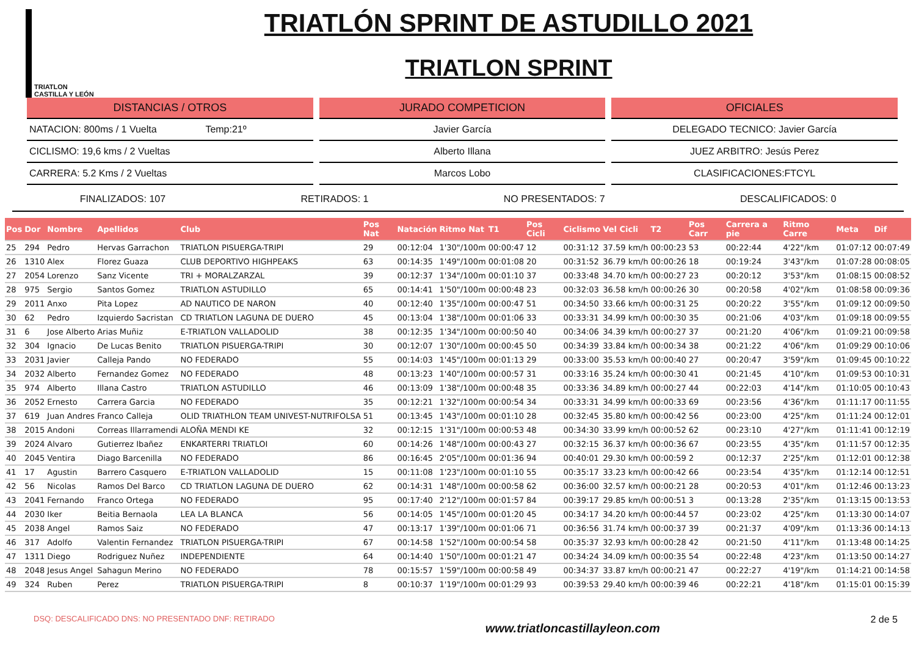TRIATLON
CASTILLA Y LEÓN
TRIATLÓN SPRINT DE ASTUDILLO 2021
TRIATLON SPRINT
DISTANCIAS / OTROS
NATACION: 800ms / 1 Vuelta Temp:21º
CICLISMO: 19,6 kms / 2 Vueltas
CARRERA: 5.2 Kms / 2 Vueltas
JURADO COMPETICION
Javier García
Alberto Illana
Marcos Lobo
OFICIALES
DELEGADO TECNICO: Javier García
JUEZ ARBITRO: Jesús Perez
CLASIFICACIONES:FTCYL
FINALIZADOS: 107 RETIRADOS: 1 NO PRESENTADOS: 7 DESCALIFICADOS: 0
| Pos | Dor | Nombre | Apellidos | Club | Pos Nat | Natación | Ritmo Nat | T1 | Pos Cicli | Ciclismo | Vel Cicli | T2 | Pos Carr | Carrera a pie | Ritmo Carre | Meta | Dif |
| --- | --- | --- | --- | --- | --- | --- | --- | --- | --- | --- | --- | --- | --- | --- | --- | --- | --- |
| 25 | 294 | Pedro | Hervas Garrachon | TRIATLON PISUERGA-TRIPI | 29 | 00:12:04 | 1'30"/100m | 00:00:47 | 12 | 00:31:12 | 37.59 km/h | 00:00:23 | 53 | 00:22:44 | 4'22"/km | 01:07:12 | 00:07:49 |
| 26 | 1310 | Alex | Florez Guaza | CLUB DEPORTIVO HIGHPEAKS | 63 | 00:14:35 | 1'49"/100m | 00:01:08 | 20 | 00:31:52 | 36.79 km/h | 00:00:26 | 18 | 00:19:24 | 3'43"/km | 01:07:28 | 00:08:05 |
| 27 | 2054 | Lorenzo | Sanz Vicente | TRI + MORALZARZAL | 39 | 00:12:37 | 1'34"/100m | 00:01:10 | 37 | 00:33:48 | 34.70 km/h | 00:00:27 | 23 | 00:20:12 | 3'53"/km | 01:08:15 | 00:08:52 |
| 28 | 975 | Sergio | Santos Gomez | TRIATLON ASTUDILLO | 65 | 00:14:41 | 1'50"/100m | 00:00:48 | 23 | 00:32:03 | 36.58 km/h | 00:00:26 | 30 | 00:20:58 | 4'02"/km | 01:08:58 | 00:09:36 |
| 29 | 2011 | Anxo | Pita Lopez | AD NAUTICO DE NARON | 40 | 00:12:40 | 1'35"/100m | 00:00:47 | 51 | 00:34:50 | 33.66 km/h | 00:00:31 | 25 | 00:20:22 | 3'55"/km | 01:09:12 | 00:09:50 |
| 30 | 62 | Pedro | Izquierdo Sacristan | CD TRIATLON LAGUNA DE DUERO | 45 | 00:13:04 | 1'38"/100m | 00:01:06 | 33 | 00:33:31 | 34.99 km/h | 00:00:30 | 35 | 00:21:06 | 4'03"/km | 01:09:18 | 00:09:55 |
| 31 | 6 | Jose Alberto | Arias Muñiz | E-TRIATLON VALLADOLID | 38 | 00:12:35 | 1'34"/100m | 00:00:50 | 40 | 00:34:06 | 34.39 km/h | 00:00:27 | 37 | 00:21:20 | 4'06"/km | 01:09:21 | 00:09:58 |
| 32 | 304 | Ignacio | De Lucas Benito | TRIATLON PISUERGA-TRIPI | 30 | 00:12:07 | 1'30"/100m | 00:00:45 | 50 | 00:34:39 | 33.84 km/h | 00:00:34 | 38 | 00:21:22 | 4'06"/km | 01:09:29 | 00:10:06 |
| 33 | 2031 | Javier | Calleja Pando | NO FEDERADO | 55 | 00:14:03 | 1'45"/100m | 00:01:13 | 29 | 00:33:00 | 35.53 km/h | 00:00:40 | 27 | 00:20:47 | 3'59"/km | 01:09:45 | 00:10:22 |
| 34 | 2032 | Alberto | Fernandez Gomez | NO FEDERADO | 48 | 00:13:23 | 1'40"/100m | 00:00:57 | 31 | 00:33:16 | 35.24 km/h | 00:00:30 | 41 | 00:21:45 | 4'10"/km | 01:09:53 | 00:10:31 |
| 35 | 974 | Alberto | Illana Castro | TRIATLON ASTUDILLO | 46 | 00:13:09 | 1'38"/100m | 00:00:48 | 35 | 00:33:36 | 34.89 km/h | 00:00:27 | 44 | 00:22:03 | 4'14"/km | 01:10:05 | 00:10:43 |
| 36 | 2052 | Ernesto | Carrera Garcia | NO FEDERADO | 35 | 00:12:21 | 1'32"/100m | 00:00:54 | 34 | 00:33:31 | 34.99 km/h | 00:00:33 | 69 | 00:23:56 | 4'36"/km | 01:11:17 | 00:11:55 |
| 37 | 619 | Juan Andres | Franco Calleja | OLID TRIATHLON TEAM UNIVEST-NUTRIFOLSA | 51 | 00:13:45 | 1'43"/100m | 00:01:10 | 28 | 00:32:45 | 35.80 km/h | 00:00:42 | 56 | 00:23:00 | 4'25"/km | 01:11:24 | 00:12:01 |
| 38 | 2015 | Andoni | Correas Illarramendi | ALOÑA MENDI KE | 32 | 00:12:15 | 1'31"/100m | 00:00:53 | 48 | 00:34:30 | 33.99 km/h | 00:00:52 | 62 | 00:23:10 | 4'27"/km | 01:11:41 | 00:12:19 |
| 39 | 2024 | Alvaro | Gutierrez Ibañez | ENKARTERRI TRIATLOI | 60 | 00:14:26 | 1'48"/100m | 00:00:43 | 27 | 00:32:15 | 36.37 km/h | 00:00:36 | 67 | 00:23:55 | 4'35"/km | 01:11:57 | 00:12:35 |
| 40 | 2045 | Ventira | Diago Barcenilla | NO FEDERADO | 86 | 00:16:45 | 2'05"/100m | 00:01:36 | 94 | 00:40:01 | 29.30 km/h | 00:00:59 | 2 | 00:12:37 | 2'25"/km | 01:12:01 | 00:12:38 |
| 41 | 17 | Agustin | Barrero Casquero | E-TRIATLON VALLADOLID | 15 | 00:11:08 | 1'23"/100m | 00:01:10 | 55 | 00:35:17 | 33.23 km/h | 00:00:42 | 66 | 00:23:54 | 4'35"/km | 01:12:14 | 00:12:51 |
| 42 | 56 | Nicolas | Ramos Del Barco | CD TRIATLON LAGUNA DE DUERO | 62 | 00:14:31 | 1'48"/100m | 00:00:58 | 62 | 00:36:00 | 32.57 km/h | 00:00:21 | 28 | 00:20:53 | 4'01"/km | 01:12:46 | 00:13:23 |
| 43 | 2041 | Fernando | Franco Ortega | NO FEDERADO | 95 | 00:17:40 | 2'12"/100m | 00:01:57 | 84 | 00:39:17 | 29.85 km/h | 00:00:51 | 3 | 00:13:28 | 2'35"/km | 01:13:15 | 00:13:53 |
| 44 | 2030 | Iker | Beitia Bernaola | LEA LA BLANCA | 56 | 00:14:05 | 1'45"/100m | 00:01:20 | 45 | 00:34:17 | 34.20 km/h | 00:00:44 | 57 | 00:23:02 | 4'25"/km | 01:13:30 | 00:14:07 |
| 45 | 2038 | Angel | Ramos Saiz | NO FEDERADO | 47 | 00:13:17 | 1'39"/100m | 00:01:06 | 71 | 00:36:56 | 31.74 km/h | 00:00:37 | 39 | 00:21:37 | 4'09"/km | 01:13:36 | 00:14:13 |
| 46 | 317 | Adolfo | Valentin Fernandez | TRIATLON PISUERGA-TRIPI | 67 | 00:14:58 | 1'52"/100m | 00:00:54 | 58 | 00:35:37 | 32.93 km/h | 00:00:28 | 42 | 00:21:50 | 4'11"/km | 01:13:48 | 00:14:25 |
| 47 | 1311 | Diego | Rodriguez Nuñez | INDEPENDIENTE | 64 | 00:14:40 | 1'50"/100m | 00:01:21 | 47 | 00:34:24 | 34.09 km/h | 00:00:35 | 54 | 00:22:48 | 4'23"/km | 01:13:50 | 00:14:27 |
| 48 | 2048 | Jesus Angel | Sahagun Merino | NO FEDERADO | 78 | 00:15:57 | 1'59"/100m | 00:00:58 | 49 | 00:34:37 | 33.87 km/h | 00:00:21 | 47 | 00:22:27 | 4'19"/km | 01:14:21 | 00:14:58 |
| 49 | 324 | Ruben | Perez | TRIATLON PISUERGA-TRIPI | 8 | 00:10:37 | 1'19"/100m | 00:01:29 | 93 | 00:39:53 | 29.40 km/h | 00:00:39 | 46 | 00:22:21 | 4'18"/km | 01:15:01 | 00:15:39 |
DSQ: DESCALIFICADO DNS: NO PRESENTADO DNF: RETIRADO www.triatloncastillayleon.com 2 de 5